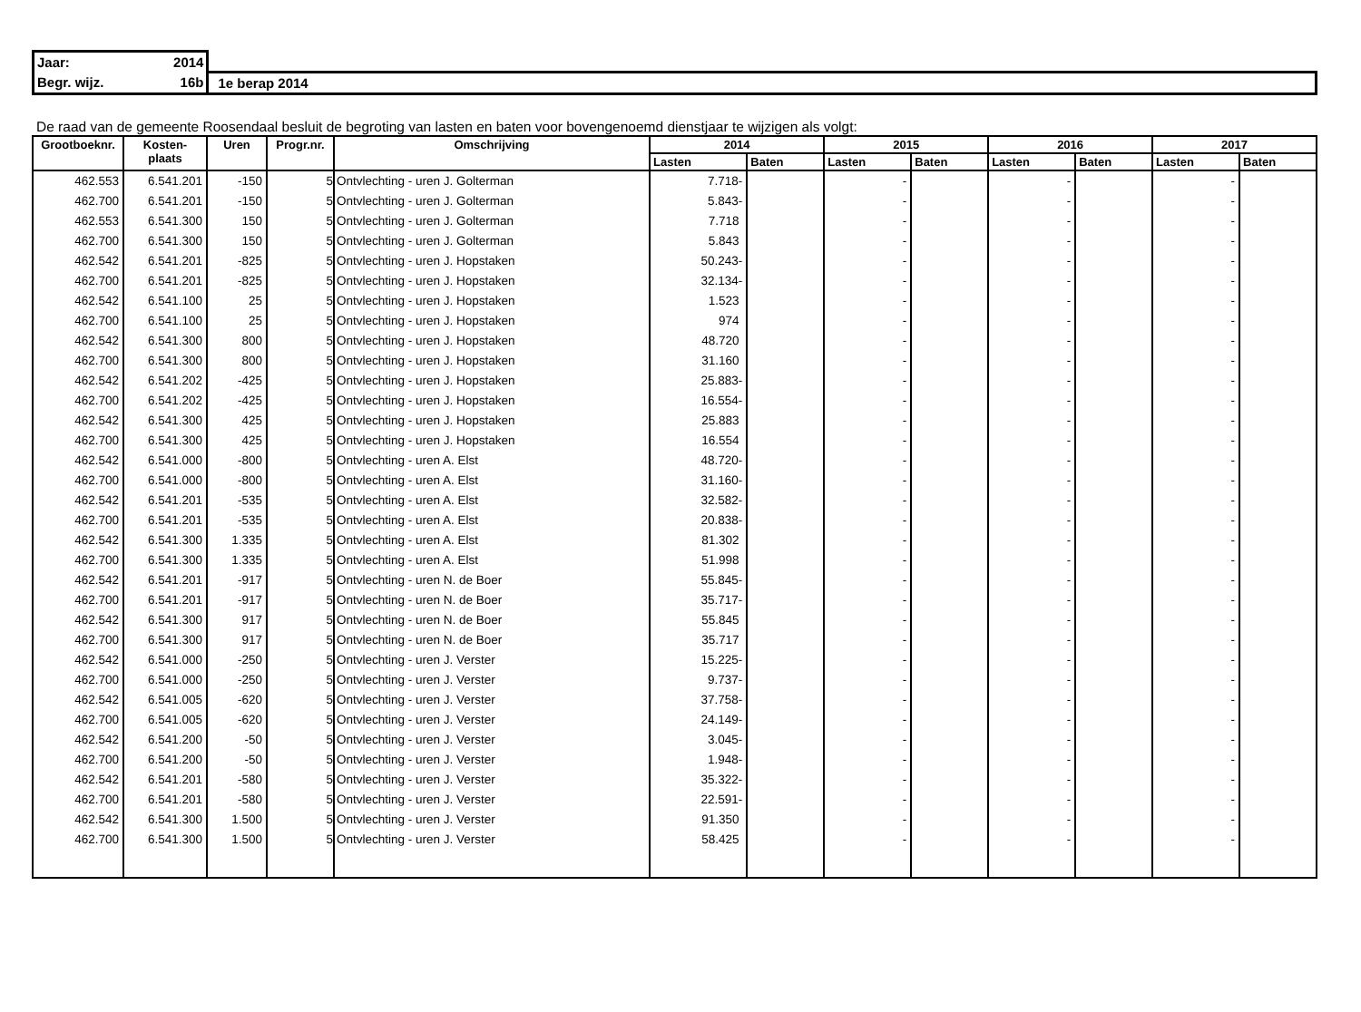| Jaar: 2014 | |
| Begr. wijz. 16b | 1e berap 2014 |
De raad van de gemeente Roosendaal besluit de begroting van lasten en baten voor bovengenoemd dienstjaar te wijzigen als volgt:
| Grootboeknr. | Kosten- plaats | Uren | Progr.nr. | Omschrijving | 2014 | | 2015 | | 2016 | | 2017 | |
| --- | --- | --- | --- | --- | --- | --- | --- | --- | --- | --- | --- | --- |
| | | | | | Lasten | Baten | Lasten | Baten | Lasten | Baten | Lasten | Baten |
| 462.553 | 6.541.201 | -150 | 5 | Ontvlechting - uren J. Golterman | 7.718- | | - | | - | | - | |
| 462.700 | 6.541.201 | -150 | 5 | Ontvlechting - uren J. Golterman | 5.843- | | - | | - | | - | |
| 462.553 | 6.541.300 | 150 | 5 | Ontvlechting - uren J. Golterman | 7.718 | | - | | - | | - | |
| 462.700 | 6.541.300 | 150 | 5 | Ontvlechting - uren J. Golterman | 5.843 | | - | | - | | - | |
| 462.542 | 6.541.201 | -825 | 5 | Ontvlechting - uren J. Hopstaken | 50.243- | | - | | - | | - | |
| 462.700 | 6.541.201 | -825 | 5 | Ontvlechting - uren J. Hopstaken | 32.134- | | - | | - | | - | |
| 462.542 | 6.541.100 | 25 | 5 | Ontvlechting - uren J. Hopstaken | 1.523 | | - | | - | | - | |
| 462.700 | 6.541.100 | 25 | 5 | Ontvlechting - uren J. Hopstaken | 974 | | - | | - | | - | |
| 462.542 | 6.541.300 | 800 | 5 | Ontvlechting - uren J. Hopstaken | 48.720 | | - | | - | | - | |
| 462.700 | 6.541.300 | 800 | 5 | Ontvlechting - uren J. Hopstaken | 31.160 | | - | | - | | - | |
| 462.542 | 6.541.202 | -425 | 5 | Ontvlechting - uren J. Hopstaken | 25.883- | | - | | - | | - | |
| 462.700 | 6.541.202 | -425 | 5 | Ontvlechting - uren J. Hopstaken | 16.554- | | - | | - | | - | |
| 462.542 | 6.541.300 | 425 | 5 | Ontvlechting - uren J. Hopstaken | 25.883 | | - | | - | | - | |
| 462.700 | 6.541.300 | 425 | 5 | Ontvlechting - uren J. Hopstaken | 16.554 | | - | | - | | - | |
| 462.542 | 6.541.000 | -800 | 5 | Ontvlechting - uren A. Elst | 48.720- | | - | | - | | - | |
| 462.700 | 6.541.000 | -800 | 5 | Ontvlechting - uren A. Elst | 31.160- | | - | | - | | - | |
| 462.542 | 6.541.201 | -535 | 5 | Ontvlechting - uren A. Elst | 32.582- | | - | | - | | - | |
| 462.700 | 6.541.201 | -535 | 5 | Ontvlechting - uren A. Elst | 20.838- | | - | | - | | - | |
| 462.542 | 6.541.300 | 1.335 | 5 | Ontvlechting - uren A. Elst | 81.302 | | - | | - | | - | |
| 462.700 | 6.541.300 | 1.335 | 5 | Ontvlechting - uren A. Elst | 51.998 | | - | | - | | - | |
| 462.542 | 6.541.201 | -917 | 5 | Ontvlechting - uren N. de Boer | 55.845- | | - | | - | | - | |
| 462.700 | 6.541.201 | -917 | 5 | Ontvlechting - uren N. de Boer | 35.717- | | - | | - | | - | |
| 462.542 | 6.541.300 | 917 | 5 | Ontvlechting - uren N. de Boer | 55.845 | | - | | - | | - | |
| 462.700 | 6.541.300 | 917 | 5 | Ontvlechting - uren N. de Boer | 35.717 | | - | | - | | - | |
| 462.542 | 6.541.000 | -250 | 5 | Ontvlechting - uren J. Verster | 15.225- | | - | | - | | - | |
| 462.700 | 6.541.000 | -250 | 5 | Ontvlechting - uren J. Verster | 9.737- | | - | | - | | - | |
| 462.542 | 6.541.005 | -620 | 5 | Ontvlechting - uren J. Verster | 37.758- | | - | | - | | - | |
| 462.700 | 6.541.005 | -620 | 5 | Ontvlechting - uren J. Verster | 24.149- | | - | | - | | - | |
| 462.542 | 6.541.200 | -50 | 5 | Ontvlechting - uren J. Verster | 3.045- | | - | | - | | - | |
| 462.700 | 6.541.200 | -50 | 5 | Ontvlechting - uren J. Verster | 1.948- | | - | | - | | - | |
| 462.542 | 6.541.201 | -580 | 5 | Ontvlechting - uren J. Verster | 35.322- | | - | | - | | - | |
| 462.700 | 6.541.201 | -580 | 5 | Ontvlechting - uren J. Verster | 22.591- | | - | | - | | - | |
| 462.542 | 6.541.300 | 1.500 | 5 | Ontvlechting - uren J. Verster | 91.350 | | - | | - | | - | |
| 462.700 | 6.541.300 | 1.500 | 5 | Ontvlechting - uren J. Verster | 58.425 | | - | | - | | - | |